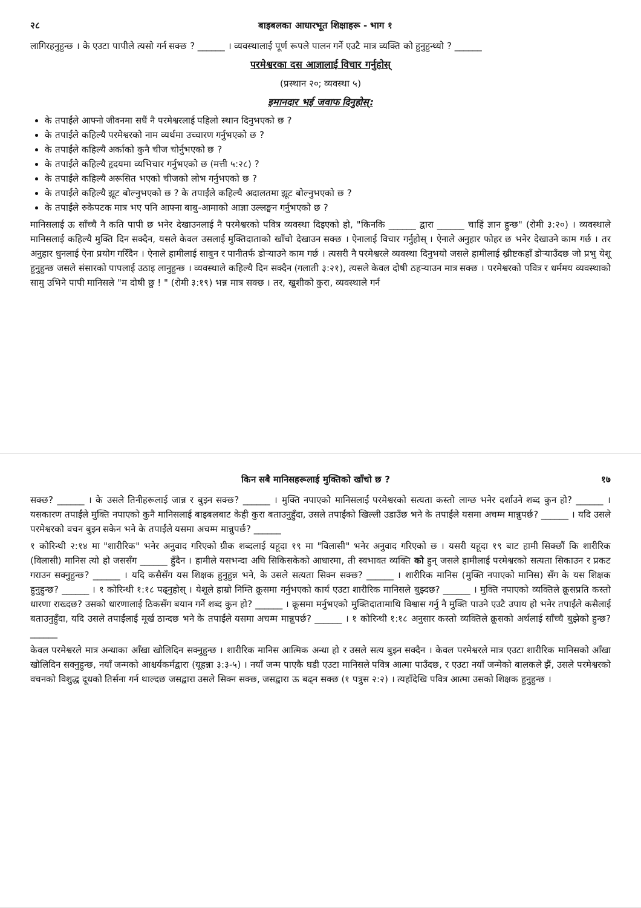२८ बाइबलका आधारभूत शिक्षाहरू - भाग १
लागिरहनुहुन्छ । के एउटा पापीले त्यसो गर्न सक्छ ? ______ । व्यवस्थालाई पूर्ण रूपले पालन गर्ने एउटै मात्र व्यक्ति को हुनुहुन्थ्यो ? ______
परमेश्वरका दस आज्ञालाई विचार गर्नुहोस्
(प्रस्थान २०; व्यवस्था ५)
इमानदार भई जवाफ दिनुहोस्:
के तपाईंले आफ्नो जीवनमा सधैं नै परमेश्वरलाई पहिलो स्थान दिनुभएको छ ?
के तपाईंले कहिल्यै परमेश्वरको नाम व्यर्थमा उच्चारण गर्नुभएको छ ?
के तपाईंले कहिल्यै अर्काको कुनै चीज चोर्नुभएको छ ?
के तपाईंले कहिल्यै हृदयमा व्यभिचार गर्नुभएको छ (मत्ती ५:२८) ?
के तपाईंले कहिल्यै अरूसित भएको चीजको लोभ गर्नुभएको छ ?
के तपाईंले कहिल्यै झूट बोल्नुभएको छ ? के तपाईंले कहिल्यै अदालतमा झूट बोल्नुभएको छ ?
के तपाईंले रुकेपटक मात्र भए पनि आफ्ना बाबु-आमाको आज्ञा उल्लङ्घन गर्नुभएको छ ?
मानिसलाई ऊ साँच्चै नै कति पापी छ भनेर देखाउनलाई नै परमेश्वरको पवित्र व्यवस्था दिइएको हो, "किनकि ______ द्वारा ______ चाहिं ज्ञान हुन्छ" (रोमी ३:२०) । व्यवस्थाले मानिसलाई कहिल्यै मुक्ति दिन सक्दैन, यसले केवल उसलाई मुक्तिदाताको खाँचो देखाउन सक्छ । ऐनालाई विचार गर्नुहोस् । ऐनाले अनुहार फोहर छ भनेर देखाउने काम गर्छ । तर अनुहार धुनलाई ऐना प्रयोग गरिँदैन । ऐनाले हामीलाई साबुन र पानीतर्फ डोऱ्याउने काम गर्छ । त्यसरी नै परमेश्वरले व्यवस्था दिनुभयो जसले हामीलाई ख्रीष्टकहाँ डोऱ्याउँदछ जो प्रभु येशू हुनुहुन्छ जसले संसारको पापलाई उठाइ लानुहुन्छ । व्यवस्थाले कहिल्यै दिन सक्दैन (गलाती ३:२१), त्यसले केवल दोषी ठहऱ्याउन मात्र सक्छ । परमेश्वरको पवित्र र धर्ममय व्यवस्थाको सामु उभिने पापी मानिसले "म दोषी छु ! " (रोमी ३:१९) भन्न मात्र सक्छ । तर, खुशीको कुरा, व्यवस्थाले गर्न
किन सबै मानिसहरूलाई मुक्तिको खाँचो छ ? १७
सक्छ? ______ । के उसले तिनीहरूलाई जान्न र बुझ्न सक्छ? ______ । मुक्ति नपाएको मानिसलाई परमेश्वरको सत्यता कस्तो लाग्छ भनेर दर्शाउने शब्द कुन हो? ______ । यसकारण तपाईंले मुक्ति नपाएको कुनै मानिसलाई बाइबलबाट केही कुरा बताउनुहुँदा, उसले तपाईंको खिल्ली उडाउँछ भने के तपाईंले यसमा अचम्म मान्नुपर्छ? ______ । यदि उसले परमेश्वरको वचन बुझ्न सकेन भने के तपाईंले यसमा अचम्म मान्नुपर्छ? ______
१ कोरिन्थी २:१४ मा "शारीरिक" भनेर अनुवाद गरिएको ग्रीक शब्दलाई यहूदा १९ मा "विलासी" भनेर अनुवाद गरिएको छ । यसरी यहूदा १९ बाट हामी सिक्छौं कि शारीरिक (विलासी) मानिस त्यो हो जससँग ______ हुँदैन । हामीले यसभन्दा अघि सिकिसकेको आधारमा, ती स्वभावत व्यक्ति को हुन् जसले हामीलाई परमेश्वरको सत्यता सिकाउन र प्रकट गराउन सक्नुहुन्छ? ______ । यदि कसैसँग यस शिक्षक हुनुहुन्न भने, के उसले सत्यता सिक्न सक्छ? ______ । शारीरिक मानिस (मुक्ति नपाएको मानिस) सँग के यस शिक्षक हुनुहुन्छ? ______ । १ कोरिन्थी १:१८ पढ्नुहोस् । येशूले हाम्रो निम्ति क्रूसमा गर्नुभएको कार्य एउटा शारीरिक मानिसले बुझ्दछ? ______ । मुक्ति नपाएको व्यक्तिले क्रूसप्रति कस्तो धारणा राख्दछ? उसको धारणालाई ठिकसँग बयान गर्ने शब्द कुन हो? ______ । क्रूसमा मर्नुभएको मुक्तिदातामाथि विश्वास गर्नु नै मुक्ति पाउने एउटै उपाय हो भनेर तपाईंले कसैलाई बताउनुहुँदा, यदि उसले तपाईंलाई मूर्ख ठान्दछ भने के तपाईंले यसमा अचम्म मान्नुपर्छ? ______ । १ कोरिन्थी १:१८ अनुसार कस्तो व्यक्तिले क्रूसको अर्थलाई साँच्चै बुझेको हुन्छ? ______
केवल परमेश्वरले मात्र अन्धाका आँखा खोलिदिन सक्नुहुन्छ । शारीरिक मानिस आत्मिक अन्धा हो र उसले सत्य बुझ्न सक्दैन । केवल परमेश्वरले मात्र एउटा शारीरिक मानिसको आँखा खोलिदिन सक्नुहुन्छ, नयाँ जन्मको आश्चर्यकर्मद्वारा (यूहन्ना ३:३-५) । नयाँ जन्म पाएकै घडी एउटा मानिसले पवित्र आत्मा पाउँदछ, र एउटा नयाँ जन्मेको बालकले झैं, उसले परमेश्वरको वचनको विशुद्ध दूधको तिर्सना गर्न थाल्दछ जसद्वारा उसले सिक्न सक्छ, जसद्वारा ऊ बढ्न सक्छ (१ पत्रुस २:२) । त्यहाँदेखि पवित्र आत्मा उसको शिक्षक हुनुहुन्छ ।